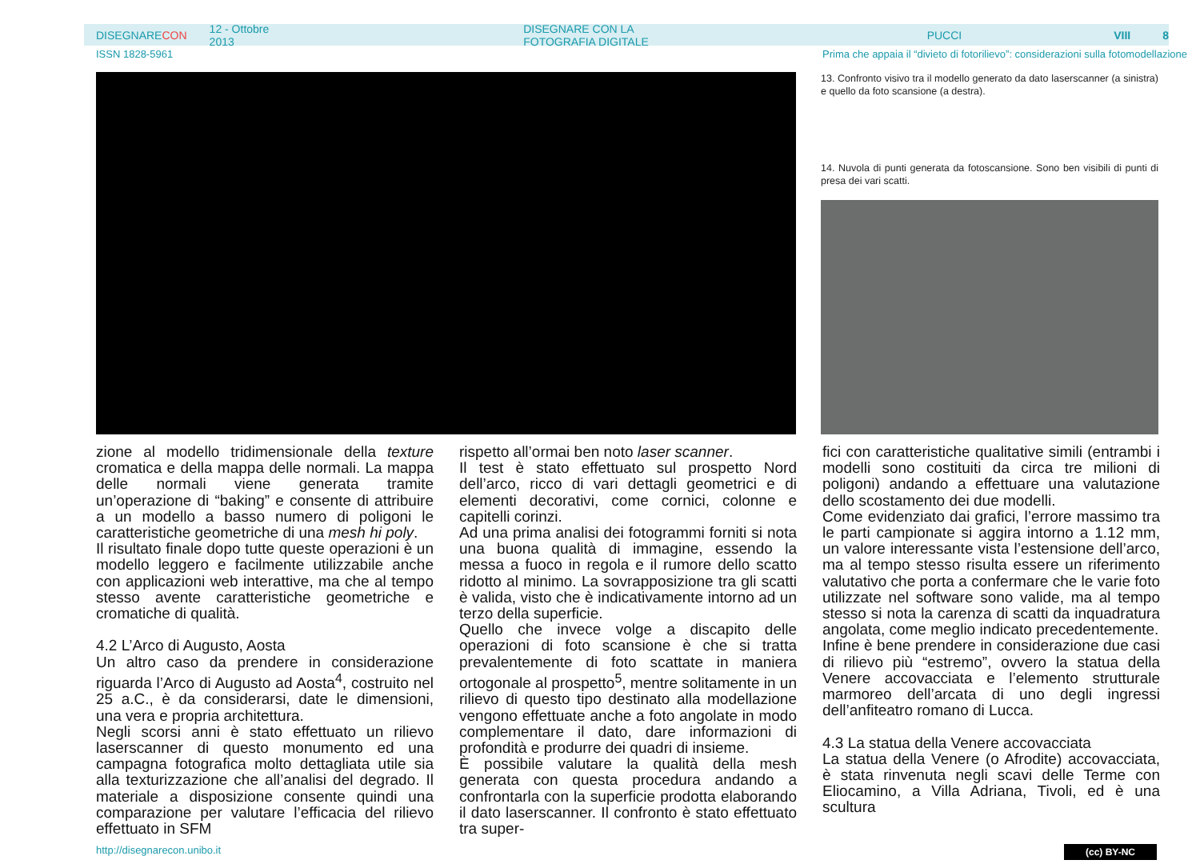DISEGNARECON 12 - Ottobre 2013 DISEGNARE CON LA FOTOGRAFIA DIGITALE PUCCI VIII 8
ISSN 1828-5961
Prima che appaia il “divieto di fotorilievo”: considerazioni sulla fotomodellazione
13. Confronto visivo tra il modello generato da dato laserscanner (a sinistra) e quello da foto scansione (a destra).
14. Nuvola di punti generata da fotoscansione. Sono ben visibili di punti di presa dei vari scatti.
zione al modello tridimensionale della texture cromatica e della mappa delle normali. La mappa delle normali viene generata tramite un’operazione di “baking” e consente di attribuire a un modello a basso numero di poligoni le caratteristiche geometriche di una mesh hi poly.
Il risultato finale dopo tutte queste operazioni è un modello leggero e facilmente utilizzabile anche con applicazioni web interattive, ma che al tempo stesso avente caratteristiche geometriche e cromatiche di qualità.
4.2 L’Arco di Augusto, Aosta
Un altro caso da prendere in considerazione riguarda l’Arco di Augusto ad Aosta<sup>4</sup>, costruito nel 25 a.C., è da considerarsi, date le dimensioni, una vera e propria architettura.
Negli scorsi anni è stato effettuato un rilievo laserscanner di questo monumento ed una campagna fotografica molto dettagliata utile sia alla texturizzazione che all’analisi del degrado. Il materiale a disposizione consente quindi una comparazione per valutare l’efficacia del rilievo effettuato in SFM
rispetto all’ormai ben noto laser scanner.
Il test è stato effettuato sul prospetto Nord dell’arco, ricco di vari dettagli geometrici e di elementi decorativi, come cornici, colonne e capitelli corinzi.
Ad una prima analisi dei fotogrammi forniti si nota una buona qualità di immagine, essendo la messa a fuoco in regola e il rumore dello scatto ridotto al minimo. La sovrapposizione tra gli scatti è valida, visto che è indicativamente intorno ad un terzo della superficie.
Quello che invece volge a discapito delle operazioni di foto scansione è che si tratta prevalentemente di foto scattate in maniera ortogonale al prospetto<sup>5</sup>, mentre solitamente in un rilievo di questo tipo destinato alla modellazione vengono effettuate anche a foto angolate in modo complementare il dato, dare informazioni di profondità e produrre dei quadri di insieme.
È possibile valutare la qualità della mesh generata con questa procedura andando a confrontarla con la superficie prodotta elaborando il dato laserscanner. Il confronto è stato effettuato tra super-
fici con caratteristiche qualitative simili (entrambi i modelli sono costituiti da circa tre milioni di poligoni) andando a effettuare una valutazione dello scostamento dei due modelli.
Come evidenziato dai grafici, l’errore massimo tra le parti campionate si aggira intorno a 1.12 mm, un valore interessante vista l’estensione dell’arco, ma al tempo stesso risulta essere un riferimento valutativo che porta a confermare che le varie foto utilizzate nel software sono valide, ma al tempo stesso si nota la carenza di scatti da inquadratura angolata, come meglio indicato precedentemente.
Infine è bene prendere in considerazione due casi di rilievo più “estremo”, ovvero la statua della Venere accovacciata e l’elemento strutturale marmoreo dell’arcata di uno degli ingressi dell’anfiteatro romano di Lucca.
4.3 La statua della Venere accovacciata
La statua della Venere (o Afrodite) accovacciata, è stata rinvenuta negli scavi delle Terme con Eliocamino, a Villa Adriana, Tivoli, ed è una scultura
http://disegnarecon.unibo.it (cc) BY-NC